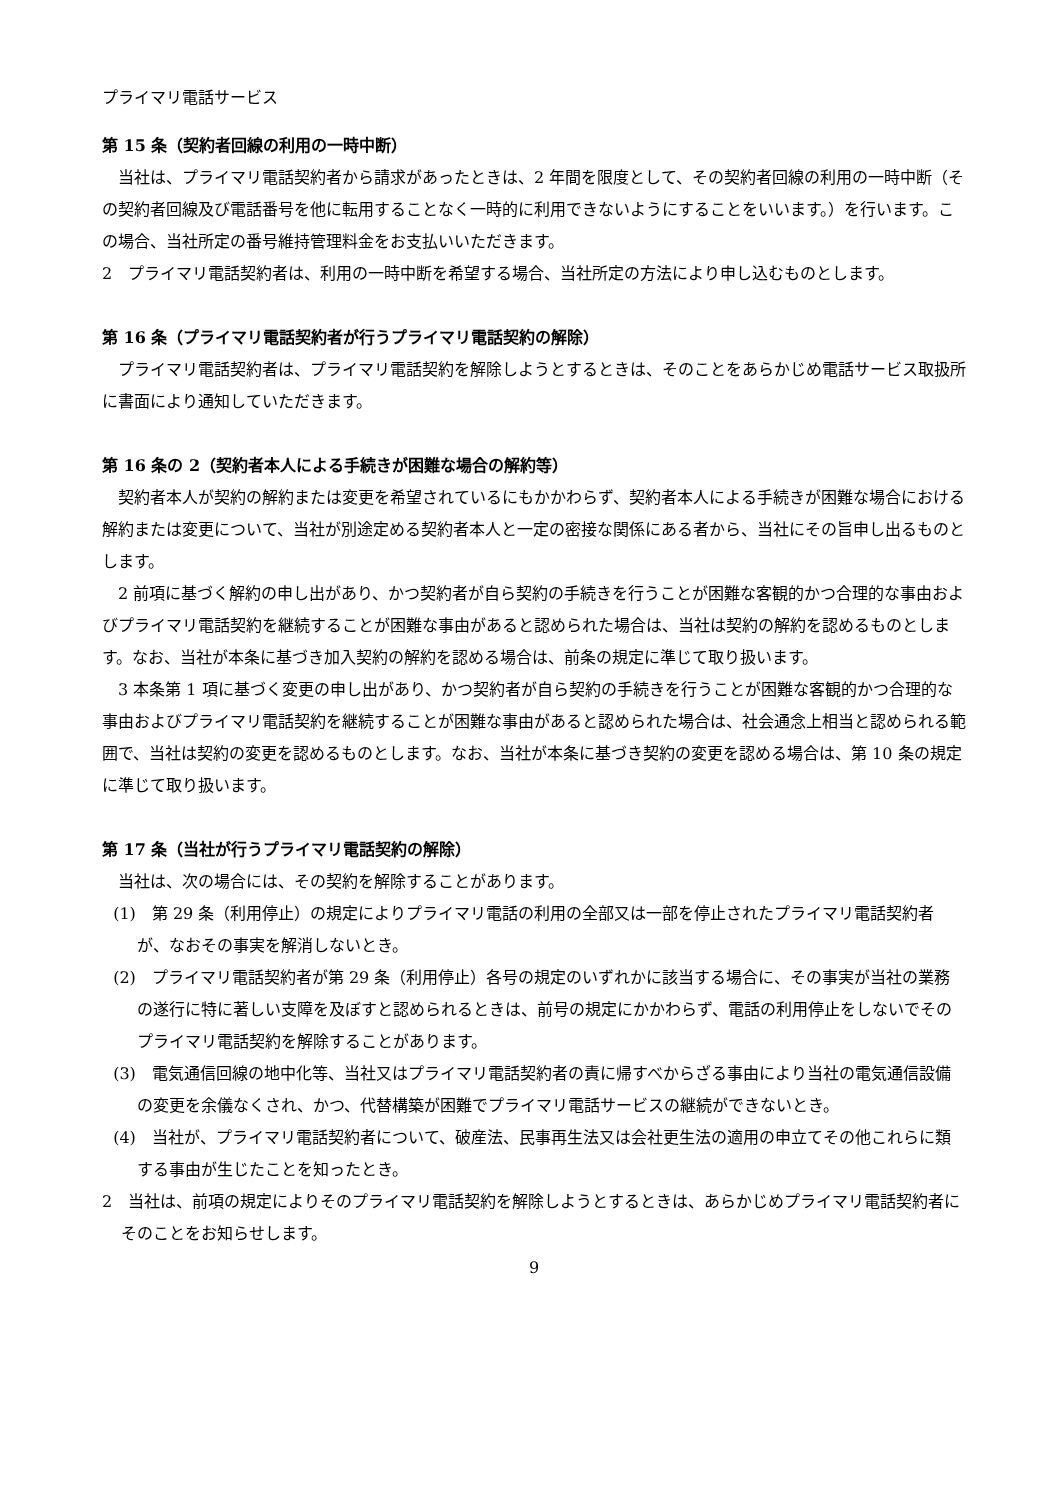プライマリ電話サービス
第 15 条（契約者回線の利用の一時中断）
当社は、プライマリ電話契約者から請求があったときは、2 年間を限度として、その契約者回線の利用の一時中断（その契約者回線及び電話番号を他に転用することなく一時的に利用できないようにすることをいいます。）を行います。この場合、当社所定の番号維持管理料金をお支払いいただきます。
2　プライマリ電話契約者は、利用の一時中断を希望する場合、当社所定の方法により申し込むものとします。
第 16 条（プライマリ電話契約者が行うプライマリ電話契約の解除）
プライマリ電話契約者は、プライマリ電話契約を解除しようとするときは、そのことをあらかじめ電話サービス取扱所に書面により通知していただきます。
第 16 条の 2（契約者本人による手続きが困難な場合の解約等）
契約者本人が契約の解約または変更を希望されているにもかかわらず、契約者本人による手続きが困難な場合における解約または変更について、当社が別途定める契約者本人と一定の密接な関係にある者から、当社にその旨申し出るものとします。
2 前項に基づく解約の申し出があり、かつ契約者が自ら契約の手続きを行うことが困難な客観的かつ合理的な事由およびプライマリ電話契約を継続することが困難な事由があると認められた場合は、当社は契約の解約を認めるものとします。なお、当社が本条に基づき加入契約の解約を認める場合は、前条の規定に準じて取り扱います。
3 本条第 1 項に基づく変更の申し出があり、かつ契約者が自ら契約の手続きを行うことが困難な客観的かつ合理的な事由およびプライマリ電話契約を継続することが困難な事由があると認められた場合は、社会通念上相当と認められる範囲で、当社は契約の変更を認めるものとします。なお、当社が本条に基づき契約の変更を認める場合は、第 10 条の規定に準じて取り扱います。
第 17 条（当社が行うプライマリ電話契約の解除）
当社は、次の場合には、その契約を解除することがあります。
(1)　第 29 条（利用停止）の規定によりプライマリ電話の利用の全部又は一部を停止されたプライマリ電話契約者が、なおその事実を解消しないとき。
(2)　プライマリ電話契約者が第 29 条（利用停止）各号の規定のいずれかに該当する場合に、その事実が当社の業務の遂行に特に著しい支障を及ぼすと認められるときは、前号の規定にかかわらず、電話の利用停止をしないでそのプライマリ電話契約を解除することがあります。
(3)　電気通信回線の地中化等、当社又はプライマリ電話契約者の責に帰すべからざる事由により当社の電気通信設備の変更を余儀なくされ、かつ、代替構築が困難でプライマリ電話サービスの継続ができないとき。
(4)　当社が、プライマリ電話契約者について、破産法、民事再生法又は会社更生法の適用の申立てその他これらに類する事由が生じたことを知ったとき。
2　当社は、前項の規定によりそのプライマリ電話契約を解除しようとするときは、あらかじめプライマリ電話契約者にそのことをお知らせします。
9